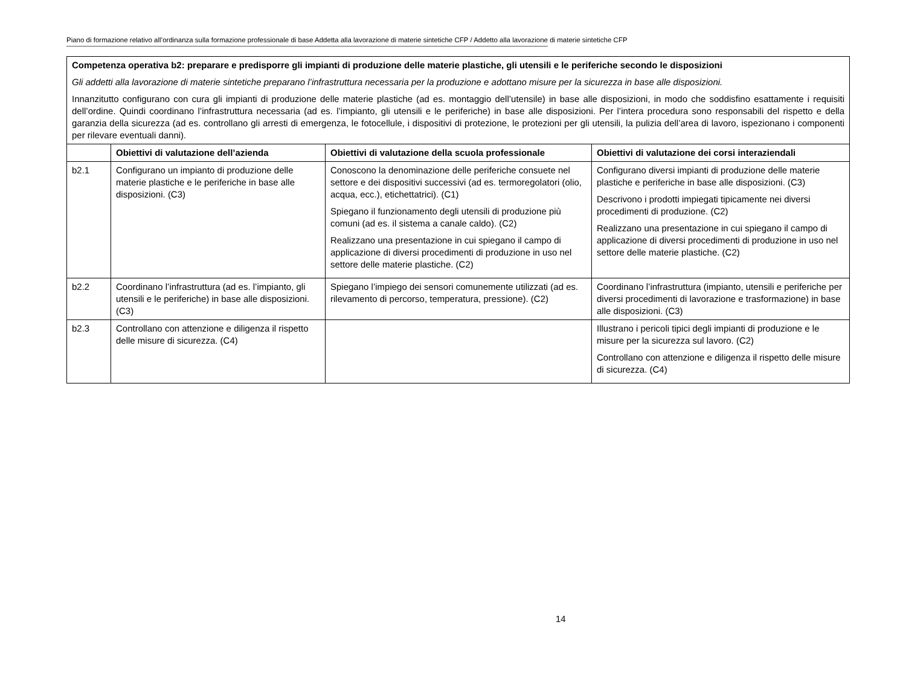Piano di formazione relativo all’ordinanza sulla formazione professionale di base Addetta alla lavorazione di materie sintetiche CFP / Addetto alla lavorazione di materie sintetiche CFP
| Competenza operativa b2: preparare e predisporre gli impianti di produzione delle materie plastiche, gli utensili e le periferiche secondo le disposizioni Gli addetti alla lavorazione di materie sintetiche preparano l’infrastruttura necessaria per la produzione e adottano misure per la sicurezza in base alle disposizioni. Innanzitutto configurano con cura gli impianti di produzione delle materie plastiche (ad es. montaggio dell’utensile) in base alle disposizioni, in modo che soddisfino esattamente i requisiti dell’ordine. Quindi coordinano l’infrastruttura necessaria (ad es. l’impianto, gli utensili e le periferiche) in base alle disposizioni. Per l’intera procedura sono responsabili del rispetto e della garanzia della sicurezza (ad es. controllano gli arresti di emergenza, le fotocellule, i dispositivi di protezione, le protezioni per gli utensili, la pulizia dell’area di lavoro, ispezionano i componenti per rilevare eventuali danni). | | | |
| | Obiettivi di valutazione dell’azienda | Obiettivi di valutazione della scuola professionale | Obiettivi di valutazione dei corsi interaziendali |
| b2.1 | Configurano un impianto di produzione delle materie plastiche e le periferiche in base alle disposizioni. (C3) | Conoscono la denominazione delle periferiche consuete nel settore e dei dispositivi successivi (ad es. termoregolatori (olio, acqua, ecc.), etichettatrici). (C1) Spiegano il funzionamento degli utensili di produzione più comuni (ad es. il sistema a canale caldo). (C2) Realizzano una presentazione in cui spiegano il campo di applicazione di diversi procedimenti di produzione in uso nel settore delle materie plastiche. (C2) | Configurano diversi impianti di produzione delle materie plastiche e periferiche in base alle disposizioni. (C3) Descrivono i prodotti impiegati tipicamente nei diversi procedimenti di produzione. (C2) Realizzano una presentazione in cui spiegano il campo di applicazione di diversi procedimenti di produzione in uso nel settore delle materie plastiche. (C2) |
| b2.2 | Coordinano l’infrastruttura (ad es. l’impianto, gli utensili e le periferiche) in base alle disposizioni. (C3) | Spiegano l’impiego dei sensori comunemente utilizzati (ad es. rilevamento di percorso, temperatura, pressione). (C2) | Coordinano l’infrastruttura (impianto, utensili e periferiche per diversi procedimenti di lavorazione e trasformazione) in base alle disposizioni. (C3) |
| b2.3 | Controllano con attenzione e diligenza il rispetto delle misure di sicurezza. (C4) | | Illustrano i pericoli tipici degli impianti di produzione e le misure per la sicurezza sul lavoro. (C2) Controllano con attenzione e diligenza il rispetto delle misure di sicurezza. (C4) |
14